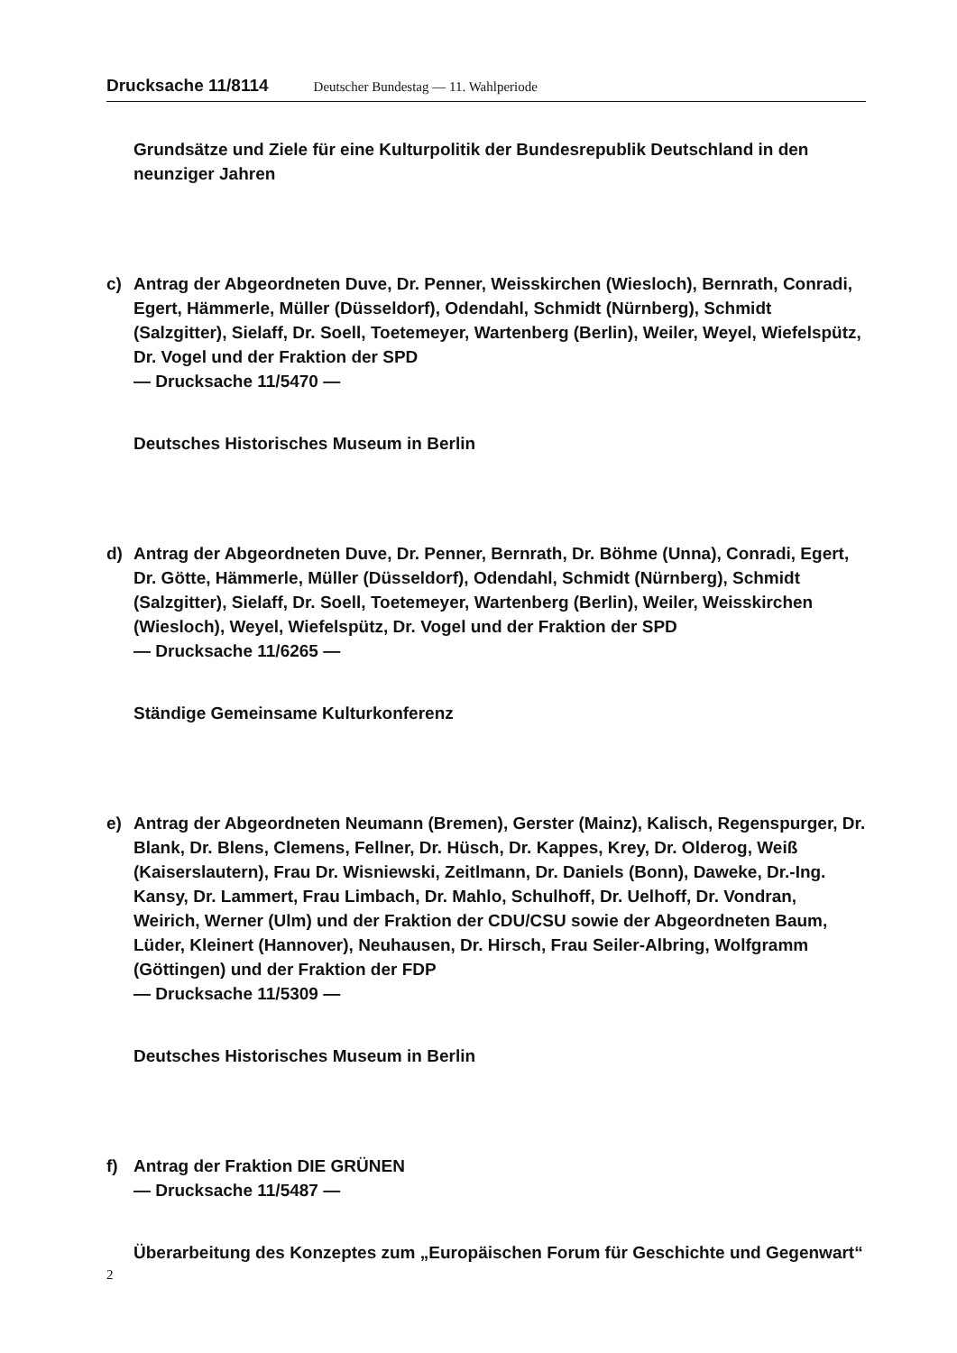Drucksache 11/8114 Deutscher Bundestag — 11. Wahlperiode
Grundsätze und Ziele für eine Kulturpolitik der Bundesrepublik Deutschland in den neunziger Jahren
c) Antrag der Abgeordneten Duve, Dr. Penner, Weisskirchen (Wiesloch), Bernrath, Conradi, Egert, Hämmerle, Müller (Düsseldorf), Odendahl, Schmidt (Nürnberg), Schmidt (Salzgitter), Sielaff, Dr. Soell, Toetemeyer, Wartenberg (Berlin), Weiler, Weyel, Wiefelspütz, Dr. Vogel und der Fraktion der SPD
— Drucksache 11/5470 —
Deutsches Historisches Museum in Berlin
d) Antrag der Abgeordneten Duve, Dr. Penner, Bernrath, Dr. Böhme (Unna), Conradi, Egert, Dr. Götte, Hämmerle, Müller (Düsseldorf), Odendahl, Schmidt (Nürnberg), Schmidt (Salzgitter), Sielaff, Dr. Soell, Toetemeyer, Wartenberg (Berlin), Weiler, Weisskirchen (Wiesloch), Weyel, Wiefelspütz, Dr. Vogel und der Fraktion der SPD
— Drucksache 11/6265 —
Ständige Gemeinsame Kulturkonferenz
e) Antrag der Abgeordneten Neumann (Bremen), Gerster (Mainz), Kalisch, Regenspurger, Dr. Blank, Dr. Blens, Clemens, Fellner, Dr. Hüsch, Dr. Kappes, Krey, Dr. Olderog, Weiß (Kaiserslautern), Frau Dr. Wisniewski, Zeitlmann, Dr. Daniels (Bonn), Daweke, Dr.-Ing. Kansy, Dr. Lammert, Frau Limbach, Dr. Mahlo, Schulhoff, Dr. Uelhoff, Dr. Vondran, Weirich, Werner (Ulm) und der Fraktion der CDU/CSU sowie der Abgeordneten Baum, Lüder, Kleinert (Hannover), Neuhausen, Dr. Hirsch, Frau Seiler-Albring, Wolfgramm (Göttingen) und der Fraktion der FDP
— Drucksache 11/5309 —
Deutsches Historisches Museum in Berlin
f) Antrag der Fraktion DIE GRÜNEN
— Drucksache 11/5487 —
Überarbeitung des Konzeptes zum „Europäischen Forum für Geschichte und Gegenwart“
2